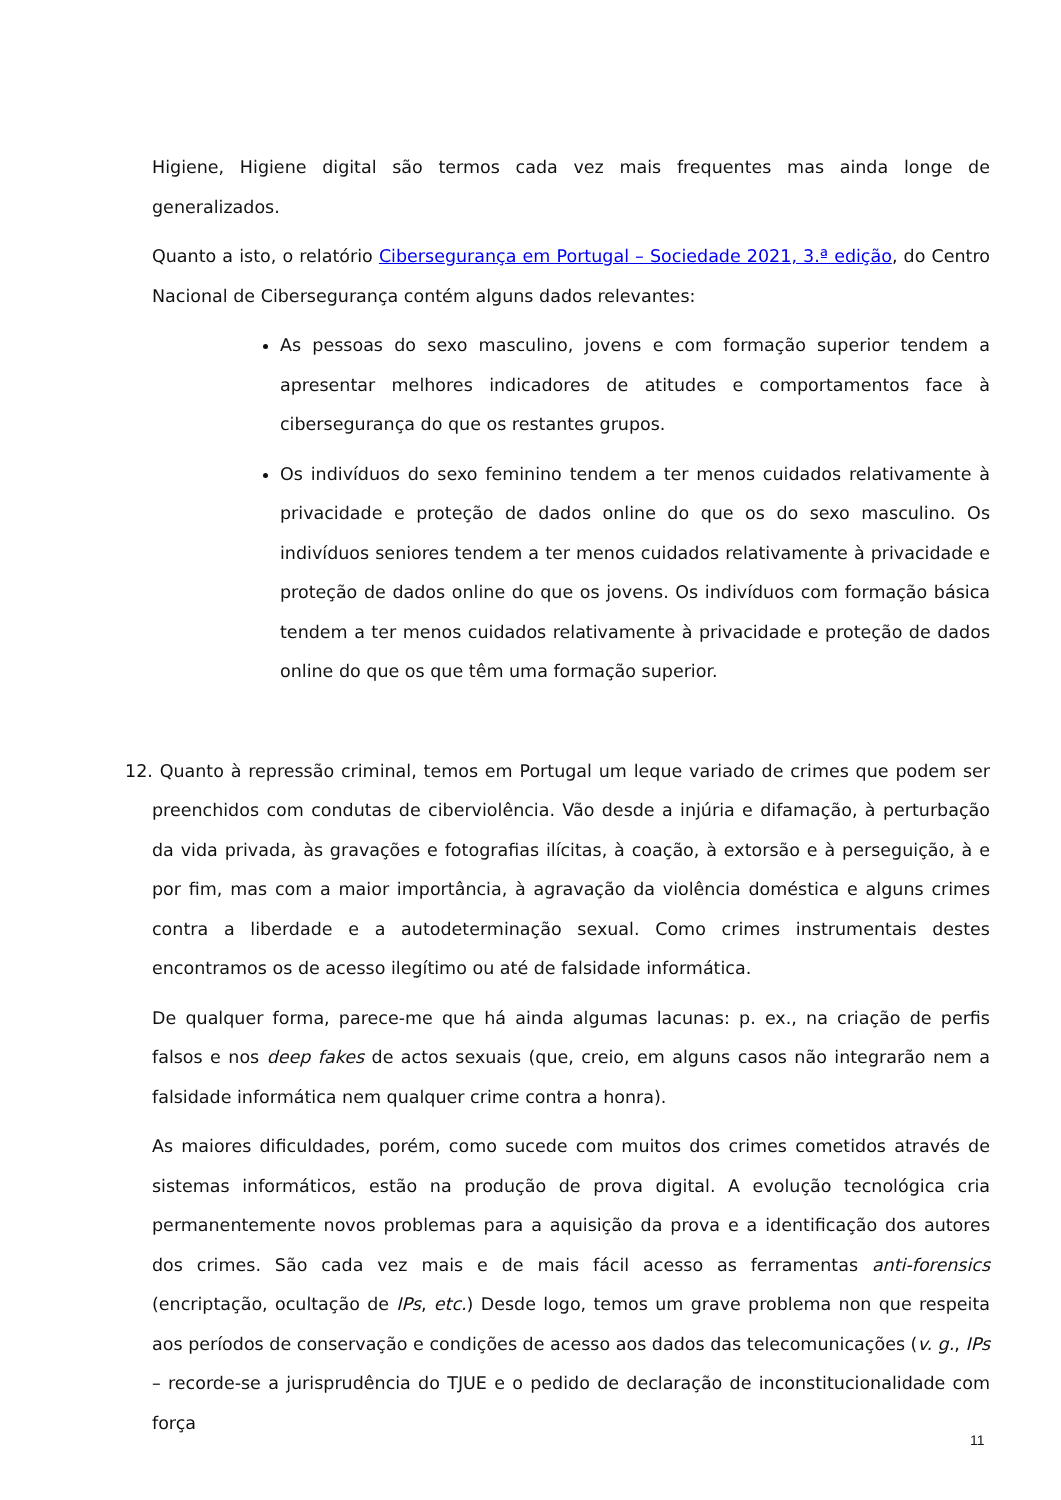Higiene, Higiene digital são termos cada vez mais frequentes mas ainda longe de generalizados.
Quanto a isto, o relatório Cibersegurança em Portugal – Sociedade 2021, 3.ª edição, do Centro Nacional de Cibersegurança contém alguns dados relevantes:
As pessoas do sexo masculino, jovens e com formação superior tendem a apresentar melhores indicadores de atitudes e comportamentos face à cibersegurança do que os restantes grupos.
Os indivíduos do sexo feminino tendem a ter menos cuidados relativamente à privacidade e proteção de dados online do que os do sexo masculino. Os indivíduos seniores tendem a ter menos cuidados relativamente à privacidade e proteção de dados online do que os jovens. Os indivíduos com formação básica tendem a ter menos cuidados relativamente à privacidade e proteção de dados online do que os que têm uma formação superior.
12. Quanto à repressão criminal, temos em Portugal um leque variado de crimes que podem ser preenchidos com condutas de ciberviolência. Vão desde a injúria e difamação, à perturbação da vida privada, às gravações e fotografias ilícitas, à coação, à extorsão e à perseguição, à e por fim, mas com a maior importância, à agravação da violência doméstica e alguns crimes contra a liberdade e a autodeterminação sexual. Como crimes instrumentais destes encontramos os de acesso ilegítimo ou até de falsidade informática.
De qualquer forma, parece-me que há ainda algumas lacunas: p. ex., na criação de perfis falsos e nos deep fakes de actos sexuais (que, creio, em alguns casos não integrarão nem a falsidade informática nem qualquer crime contra a honra).
As maiores dificuldades, porém, como sucede com muitos dos crimes cometidos através de sistemas informáticos, estão na produção de prova digital. A evolução tecnológica cria permanentemente novos problemas para a aquisição da prova e a identificação dos autores dos crimes. São cada vez mais e de mais fácil acesso as ferramentas anti-forensics (encriptação, ocultação de IPs, etc.) Desde logo, temos um grave problema non que respeita aos períodos de conservação e condições de acesso aos dados das telecomunicações (v. g., IPs – recorde-se a jurisprudência do TJUE e o pedido de declaração de inconstitucionalidade com força
11